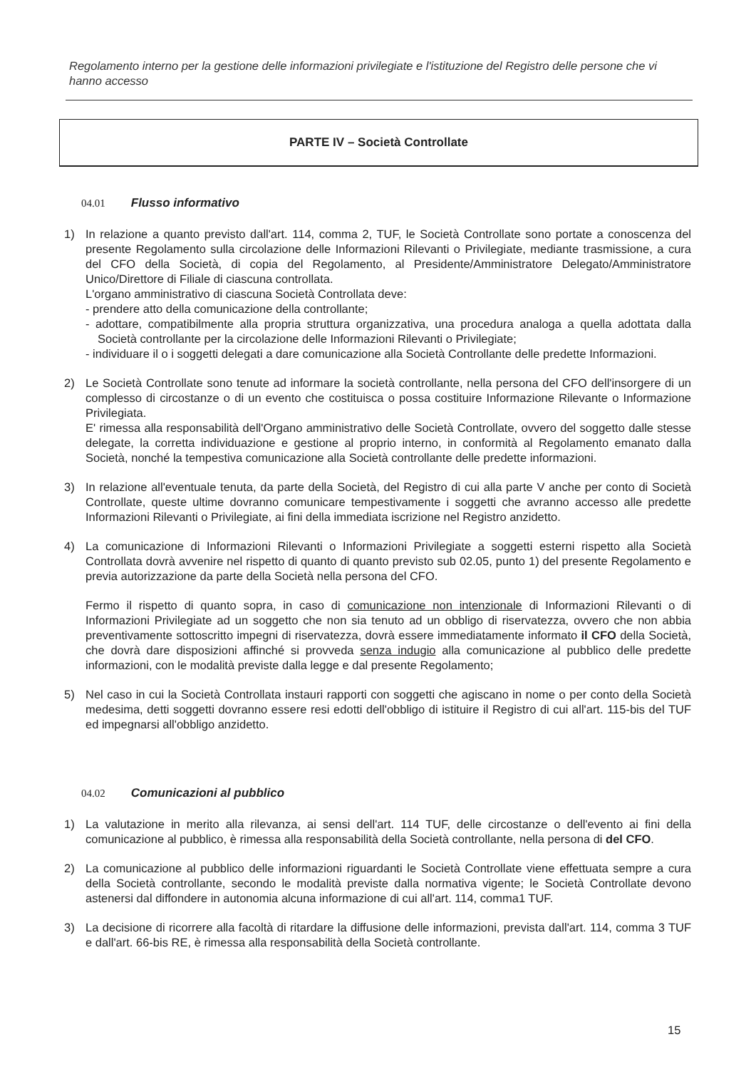Regolamento interno per la gestione delle informazioni privilegiate e l'istituzione del Registro delle persone che vi hanno accesso
PARTE IV – Società Controllate
04.01 Flusso informativo
1) In relazione a quanto previsto dall'art. 114, comma 2, TUF, le Società Controllate sono portate a conoscenza del presente Regolamento sulla circolazione delle Informazioni Rilevanti o Privilegiate, mediante trasmissione, a cura del CFO della Società, di copia del Regolamento, al Presidente/Amministratore Delegato/Amministratore Unico/Direttore di Filiale di ciascuna controllata.
L'organo amministrativo di ciascuna Società Controllata deve:
- prendere atto della comunicazione della controllante;
- adottare, compatibilmente alla propria struttura organizzativa, una procedura analoga a quella adottata dalla Società controllante per la circolazione delle Informazioni Rilevanti o Privilegiate;
- individuare il o i soggetti delegati a dare comunicazione alla Società Controllante delle predette Informazioni.
2) Le Società Controllate sono tenute ad informare la società controllante, nella persona del CFO dell'insorgere di un complesso di circostanze o di un evento che costituisca o possa costituire Informazione Rilevante o Informazione Privilegiata.
E' rimessa alla responsabilità dell'Organo amministrativo delle Società Controllate, ovvero del soggetto dalle stesse delegate, la corretta individuazione e gestione al proprio interno, in conformità al Regolamento emanato dalla Società, nonché la tempestiva comunicazione alla Società controllante delle predette informazioni.
3) In relazione all'eventuale tenuta, da parte della Società, del Registro di cui alla parte V anche per conto di Società Controllate, queste ultime dovranno comunicare tempestivamente i soggetti che avranno accesso alle predette Informazioni Rilevanti o Privilegiate, ai fini della immediata iscrizione nel Registro anzidetto.
4) La comunicazione di Informazioni Rilevanti o Informazioni Privilegiate a soggetti esterni rispetto alla Società Controllata dovrà avvenire nel rispetto di quanto di quanto previsto sub 02.05, punto 1) del presente Regolamento e previa autorizzazione da parte della Società nella persona del CFO.
Fermo il rispetto di quanto sopra, in caso di comunicazione non intenzionale di Informazioni Rilevanti o di Informazioni Privilegiate ad un soggetto che non sia tenuto ad un obbligo di riservatezza, ovvero che non abbia preventivamente sottoscritto impegni di riservatezza, dovrà essere immediatamente informato il CFO della Società, che dovrà dare disposizioni affinché si provveda senza indugio alla comunicazione al pubblico delle predette informazioni, con le modalità previste dalla legge e dal presente Regolamento;
5) Nel caso in cui la Società Controllata instauri rapporti con soggetti che agiscano in nome o per conto della Società medesima, detti soggetti dovranno essere resi edotti dell'obbligo di istituire il Registro di cui all'art. 115-bis del TUF ed impegnarsi all'obbligo anzidetto.
04.02 Comunicazioni al pubblico
1) La valutazione in merito alla rilevanza, ai sensi dell'art. 114 TUF, delle circostanze o dell'evento ai fini della comunicazione al pubblico, è rimessa alla responsabilità della Società controllante, nella persona di del CFO.
2) La comunicazione al pubblico delle informazioni riguardanti le Società Controllate viene effettuata sempre a cura della Società controllante, secondo le modalità previste dalla normativa vigente; le Società Controllate devono astenersi dal diffondere in autonomia alcuna informazione di cui all'art. 114, comma1 TUF.
3) La decisione di ricorrere alla facoltà di ritardare la diffusione delle informazioni, prevista dall'art. 114, comma 3 TUF e dall'art. 66-bis RE, è rimessa alla responsabilità della Società controllante.
15